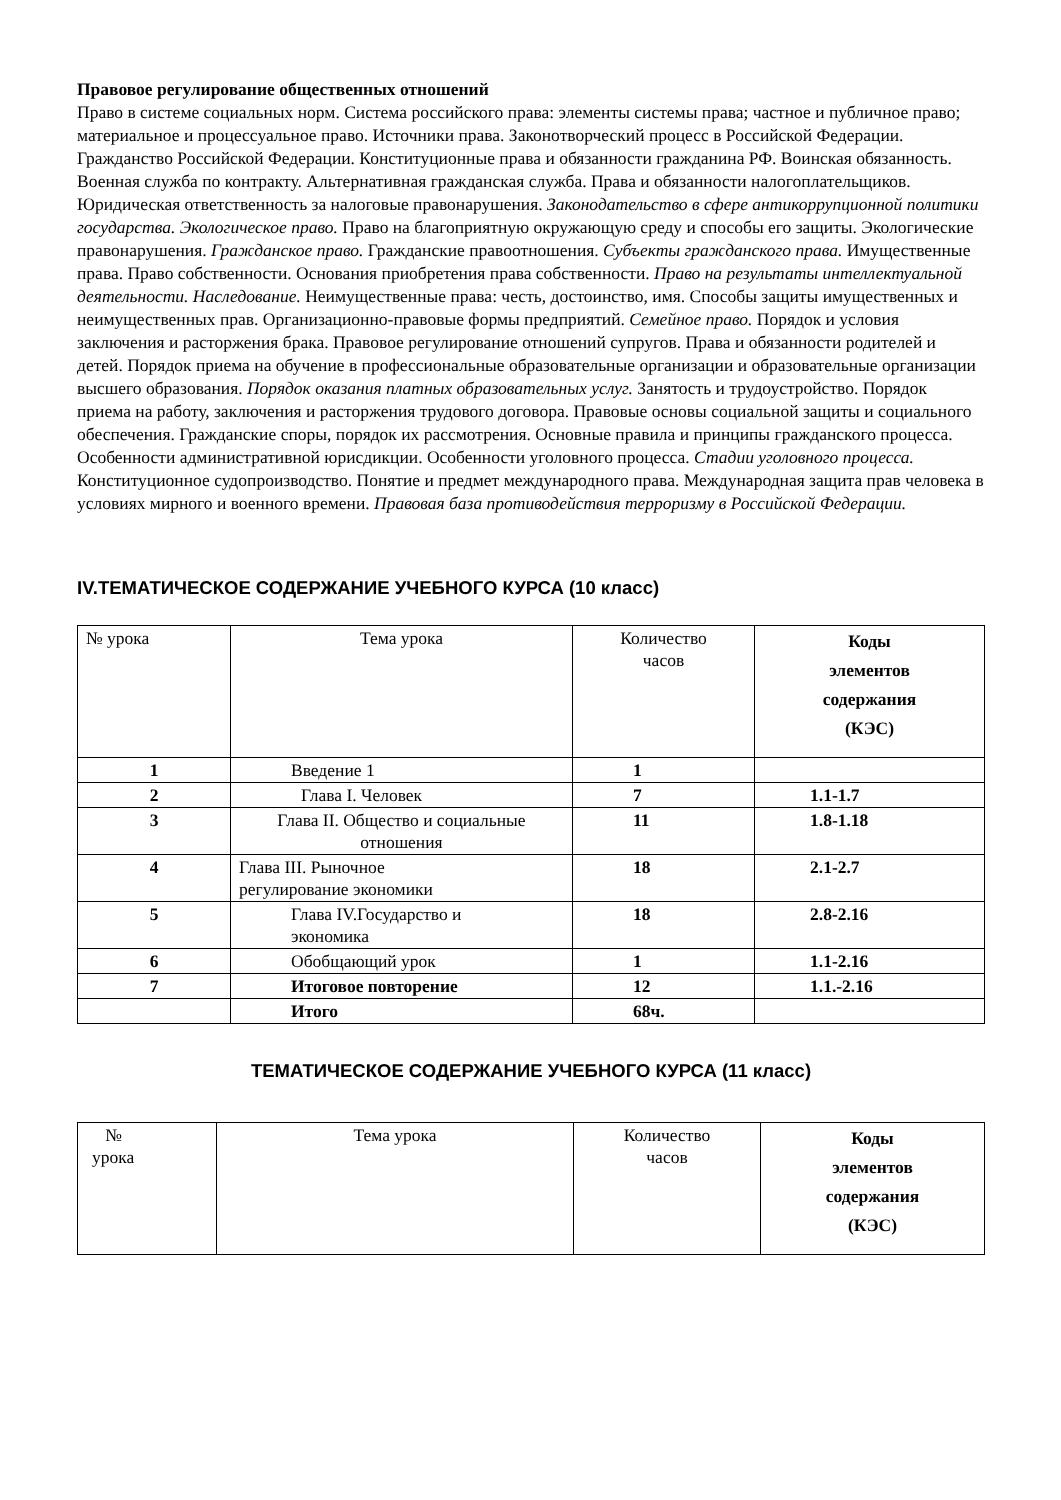Правовое регулирование общественных отношений
Право в системе социальных норм. Система российского права: элементы системы права; частное и публичное право; материальное и процессуальное право. Источники права. Законотворческий процесс в Российской Федерации. Гражданство Российской Федерации. Конституционные права и обязанности гражданина РФ. Воинская обязанность. Военная служба по контракту. Альтернативная гражданская служба. Права и обязанности налогоплательщиков. Юридическая ответственность за налоговые правонарушения. Законодательство в сфере антикоррупционной политики государства. Экологическое право. Право на благоприятную окружающую среду и способы его защиты. Экологические правонарушения. Гражданское право. Гражданские правоотношения. Субъекты гражданского права. Имущественные права. Право собственности. Основания приобретения права собственности. Право на результаты интеллектуальной деятельности. Наследование. Неимущественные права: честь, достоинство, имя. Способы защиты имущественных и неимущественных прав. Организационно-правовые формы предприятий. Семейное право. Порядок и условия заключения и расторжения брака. Правовое регулирование отношений супругов. Права и обязанности родителей и детей. Порядок приема на обучение в профессиональные образовательные организации и образовательные организации высшего образования. Порядок оказания платных образовательных услуг. Занятость и трудоустройство. Порядок приема на работу, заключения и расторжения трудового договора. Правовые основы социальной защиты и социального обеспечения. Гражданские споры, порядок их рассмотрения. Основные правила и принципы гражданского процесса. Особенности административной юрисдикции. Особенности уголовного процесса. Стадии уголовного процесса. Конституционное судопроизводство. Понятие и предмет международного права. Международная защита прав человека в условиях мирного и военного времени. Правовая база противодействия терроризму в Российской Федерации.
IV.ТЕМАТИЧЕСКОЕ СОДЕРЖАНИЕ УЧЕБНОГО КУРСА (10 класс)
| № урока | Тема урока | Количество часов | Коды элементов содержания (КЭС) |
| 1 | Введение 1 | 1 | |
| 2 | Глава I. Человек | 7 | 1.1-1.7 |
| 3 | Глава II. Общество и социальные отношения | 11 | 1.8-1.18 |
| 4 | Глава III. Рыночное регулирование экономики | 18 | 2.1-2.7 |
| 5 | Глава IV.Государство и экономика | 18 | 2.8-2.16 |
| 6 | Обобщающий урок | 1 | 1.1-2.16 |
| 7 | Итоговое повторение | 12 | 1.1.-2.16 |
| | Итого | 68ч. | |
ТЕМАТИЧЕСКОЕ СОДЕРЖАНИЕ УЧЕБНОГО КУРСА (11 класс)
| № урока | Тема урока | Количество часов | Коды элементов содержания (КЭС) |